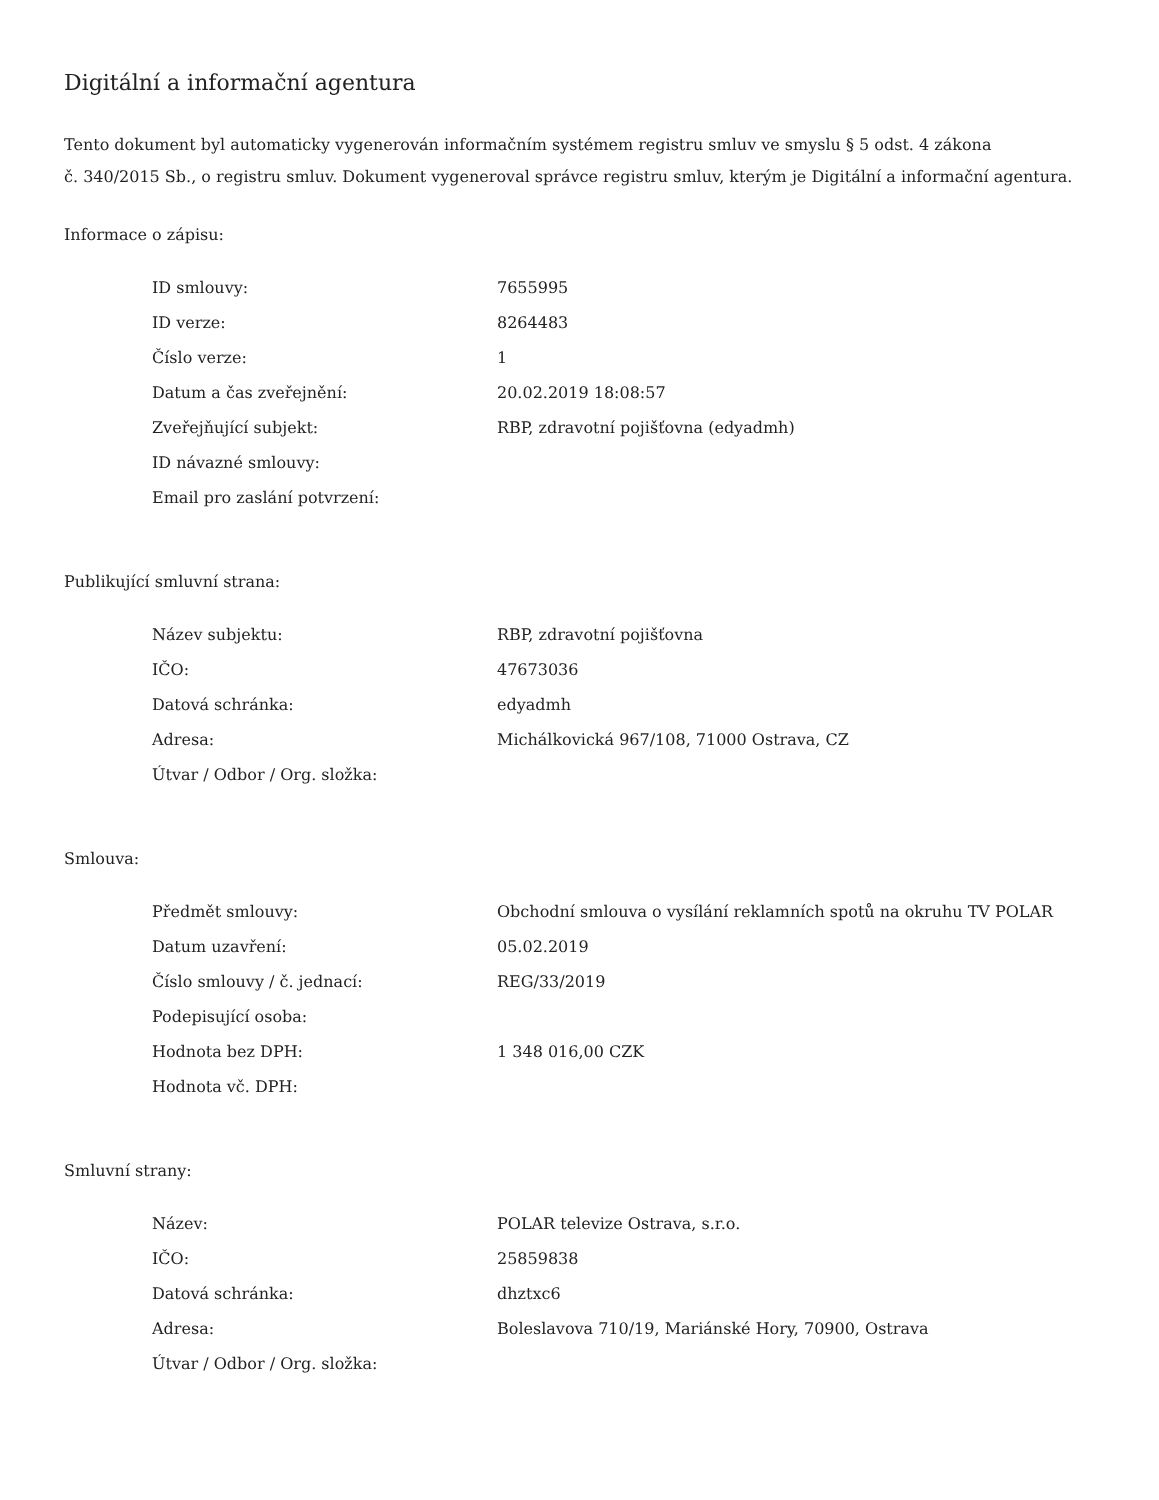Digitální a informační agentura
Tento dokument byl automaticky vygenerován informačním systémem registru smluv ve smyslu § 5 odst. 4 zákona
č. 340/2015 Sb., o registru smluv. Dokument vygeneroval správce registru smluv, kterým je Digitální a informační agentura.
Informace o zápisu:
| ID smlouvy: | 7655995 |
| ID verze: | 8264483 |
| Číslo verze: | 1 |
| Datum a čas zveřejnění: | 20.02.2019 18:08:57 |
| Zveřejňující subjekt: | RBP, zdravotní pojišťovna (edyadmh) |
| ID návazné smlouvy: | |
| Email pro zaslání potvrzení: | |
Publikující smluvní strana:
| Název subjektu: | RBP, zdravotní pojišťovna |
| IČO: | 47673036 |
| Datová schránka: | edyadmh |
| Adresa: | Michálkovická 967/108, 71000 Ostrava, CZ |
| Útvar / Odbor / Org. složka: | |
Smlouva:
| Předmět smlouvy: | Obchodní smlouva o vysílání reklamních spotů na okruhu TV POLAR |
| Datum uzavření: | 05.02.2019 |
| Číslo smlouvy / č. jednací: | REG/33/2019 |
| Podepisující osoba: | |
| Hodnota bez DPH: | 1 348 016,00 CZK |
| Hodnota vč. DPH: | |
Smluvní strany:
| Název: | POLAR televize Ostrava, s.r.o. |
| IČO: | 25859838 |
| Datová schránka: | dhztxc6 |
| Adresa: | Boleslavova 710/19, Mariánské Hory, 70900, Ostrava |
| Útvar / Odbor / Org. složka: | |